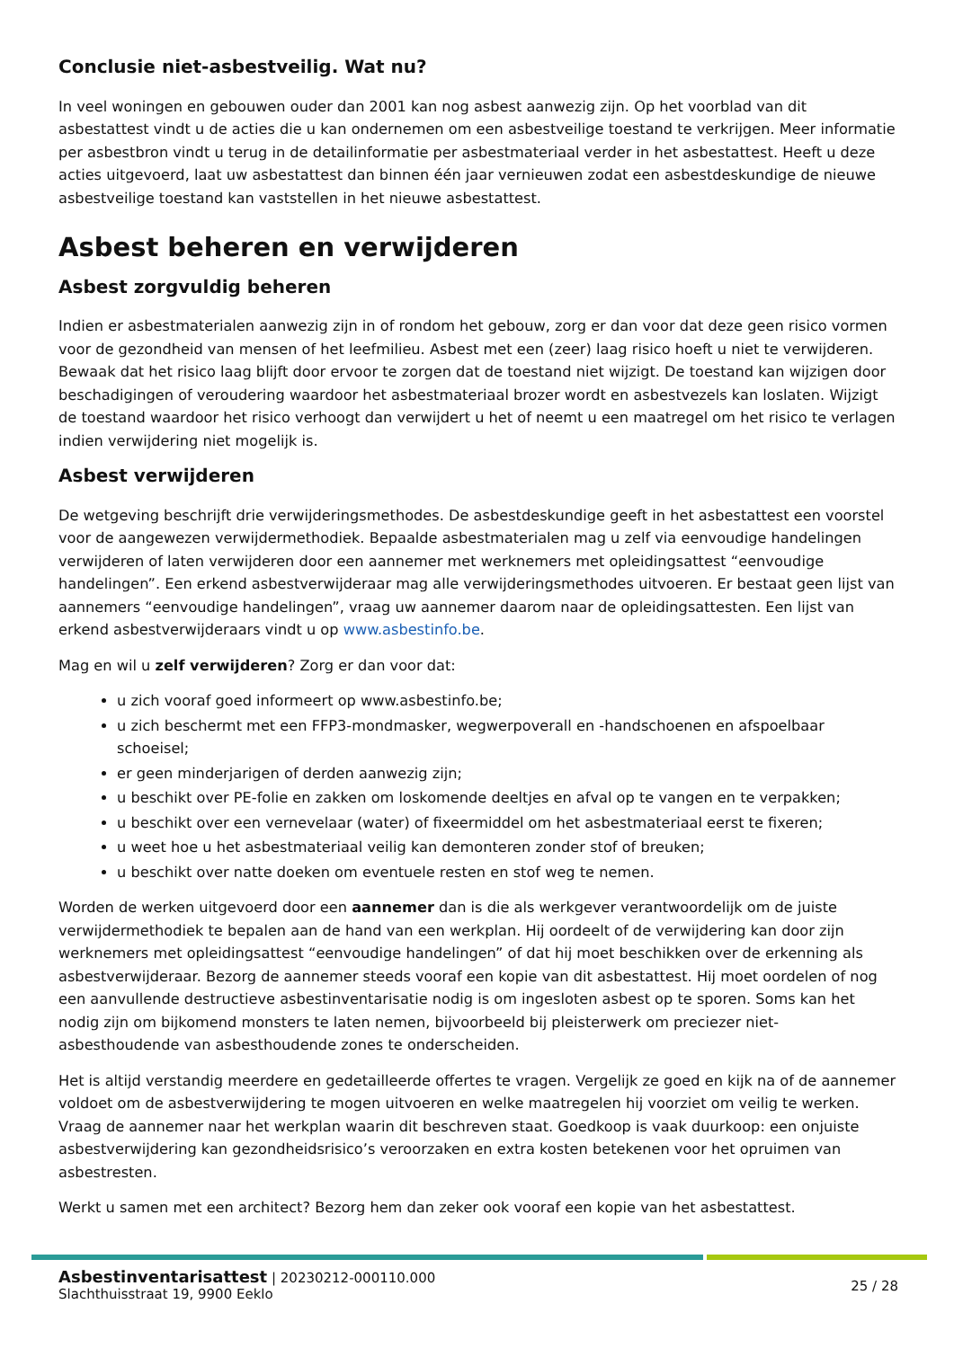Conclusie niet-asbestveilig. Wat nu?
In veel woningen en gebouwen ouder dan 2001 kan nog asbest aanwezig zijn. Op het voorblad van dit asbestattest vindt u de acties die u kan ondernemen om een asbestveilige toestand te verkrijgen. Meer informatie per asbestbron vindt u terug in de detailinformatie per asbestmateriaal verder in het asbestattest. Heeft u deze acties uitgevoerd, laat uw asbestattest dan binnen één jaar vernieuwen zodat een asbestdeskundige de nieuwe asbestveilige toestand kan vaststellen in het nieuwe asbestattest.
Asbest beheren en verwijderen
Asbest zorgvuldig beheren
Indien er asbestmaterialen aanwezig zijn in of rondom het gebouw, zorg er dan voor dat deze geen risico vormen voor de gezondheid van mensen of het leefmilieu. Asbest met een (zeer) laag risico hoeft u niet te verwijderen. Bewaak dat het risico laag blijft door ervoor te zorgen dat de toestand niet wijzigt. De toestand kan wijzigen door beschadigingen of veroudering waardoor het asbestmateriaal brozer wordt en asbestvezels kan loslaten. Wijzigt de toestand waardoor het risico verhoogt dan verwijdert u het of neemt u een maatregel om het risico te verlagen indien verwijdering niet mogelijk is.
Asbest verwijderen
De wetgeving beschrijft drie verwijderingsmethodes. De asbestdeskundige geeft in het asbestattest een voorstel voor de aangewezen verwijdermethodiek. Bepaalde asbestmaterialen mag u zelf via eenvoudige handelingen verwijderen of laten verwijderen door een aannemer met werknemers met opleidingsattest “eenvoudige handelingen”. Een erkend asbestverwijderaar mag alle verwijderingsmethodes uitvoeren. Er bestaat geen lijst van aannemers “eenvoudige handelingen”, vraag uw aannemer daarom naar de opleidingsattesten. Een lijst van erkend asbestverwijderaars vindt u op www.asbestinfo.be.
Mag en wil u zelf verwijderen? Zorg er dan voor dat:
u zich vooraf goed informeert op www.asbestinfo.be;
u zich beschermt met een FFP3-mondmasker, wegwerpoverall en -handschoenen en afspoelbaar schoeisel;
er geen minderjarigen of derden aanwezig zijn;
u beschikt over PE-folie en zakken om loskomende deeltjes en afval op te vangen en te verpakken;
u beschikt over een vernevelaar (water) of fixeermiddel om het asbestmateriaal eerst te fixeren;
u weet hoe u het asbestmateriaal veilig kan demonteren zonder stof of breuken;
u beschikt over natte doeken om eventuele resten en stof weg te nemen.
Worden de werken uitgevoerd door een aannemer dan is die als werkgever verantwoordelijk om de juiste verwijdermethodiek te bepalen aan de hand van een werkplan. Hij oordeelt of de verwijdering kan door zijn werknemers met opleidingsattest “eenvoudige handelingen” of dat hij moet beschikken over de erkenning als asbestverwijderaar. Bezorg de aannemer steeds vooraf een kopie van dit asbestattest. Hij moet oordelen of nog een aanvullende destructieve asbestinventarisatie nodig is om ingesloten asbest op te sporen. Soms kan het nodig zijn om bijkomend monsters te laten nemen, bijvoorbeeld bij pleisterwerk om preciezer niet-asbesthoudende van asbesthoudende zones te onderscheiden.
Het is altijd verstandig meerdere en gedetailleerde offertes te vragen. Vergelijk ze goed en kijk na of de aannemer voldoet om de asbestverwijdering te mogen uitvoeren en welke maatregelen hij voorziet om veilig te werken. Vraag de aannemer naar het werkplan waarin dit beschreven staat. Goedkoop is vaak duurkoop: een onjuiste asbestverwijdering kan gezondheidsrisico’s veroorzaken en extra kosten betekenen voor het opruimen van asbestresten.
Werkt u samen met een architect? Bezorg hem dan zeker ook vooraf een kopie van het asbestattest.
Asbestinventarisattest | 20230212-000110.000
Slachthuisstraat 19, 9900 Eeklo
25 / 28